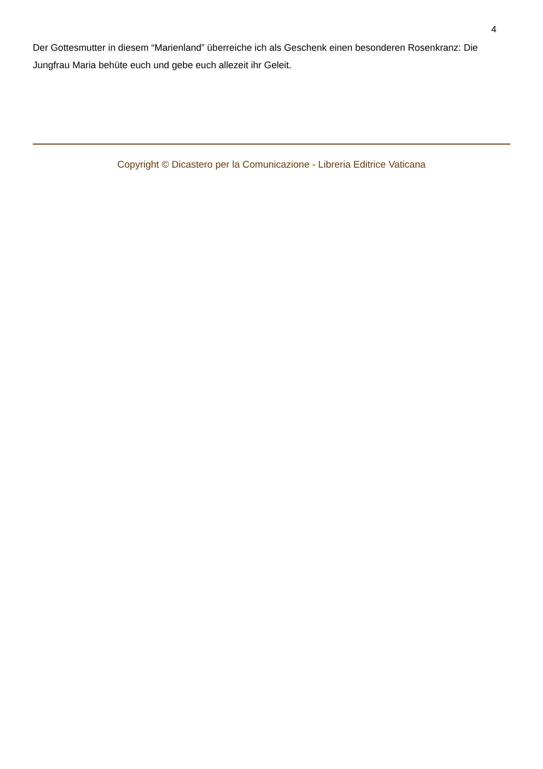4
Der Gottesmutter in diesem “Marienland” überreiche ich als Geschenk einen besonderen Rosenkranz: Die Jungfrau Maria behüte euch und gebe euch allezeit ihr Geleit.
Copyright © Dicastero per la Comunicazione - Libreria Editrice Vaticana